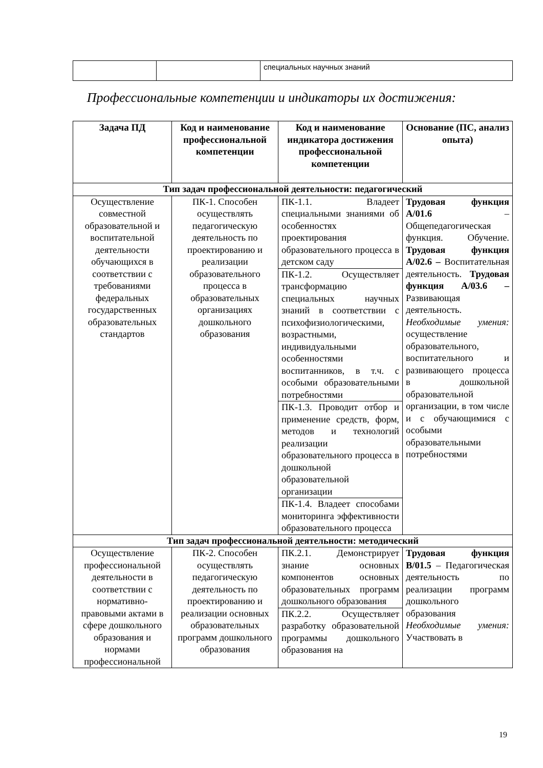| | | специальных научных знаний |
Профессиональные компетенции и индикаторы их достижения:
| Задача ПД | Код и наименование профессиональной компетенции | Код и наименование индикатора достижения профессиональной компетенции | Основание (ПС, анализ опыта) |
| --- | --- | --- | --- |
| Тип задач профессиональной деятельности: педагогический | | | |
| Осуществление совместной образовательной и воспитательной деятельности обучающихся в соответствии с требованиями федеральных государственных образовательных стандартов | ПК-1. Способен осуществлять педагогическую деятельность по проектированию и реализации образовательного процесса в образовательных организациях дошкольного образования | ПК-1.1. Владеет специальными знаниями об особенностях проектирования образовательного процесса в детском саду ПК-1.2. Осуществляет трансформацию специальных научных знаний в соответствии с психофизиологическими, возрастными, индивидуальными особенностями воспитанников, в т.ч. с особыми образовательными потребностями ПК-1.3. Проводит отбор и применение средств, форм, методов и технологий реализации образовательного процесса в дошкольной образовательной организации ПК-1.4. Владеет способами мониторинга эффективности образовательного процесса | Трудовая функция А/01.6 – Общепедагогическая функция. Обучение. Трудовая функция А/02.6 – Воспитательная деятельность. Трудовая функция А/03.6 – Развивающая деятельность. Необходимые умения: осуществление образовательного, воспитательного и развивающего процесса в дошкольной образовательной организации, в том числе и с обучающимися с особыми образовательными потребностями |
| Тип задач профессиональной деятельности: методический | | | |
| Осуществление профессиональной деятельности в соответствии с нормативно-правовыми актами в сфере дошкольного образования и нормами профессиональной | ПК-2. Способен осуществлять педагогическую деятельность по проектированию и реализации основных образовательных программ дошкольного образования | ПК.2.1. Демонстрирует знание основных компонентов основных образовательных программ дошкольного образования ПК.2.2. Осуществляет разработку образовательной программы дошкольного образования на | Трудовая функция В/01.5 – Педагогическая деятельность по реализации программ дошкольного образования Необходимые умения: Участвовать в |
19